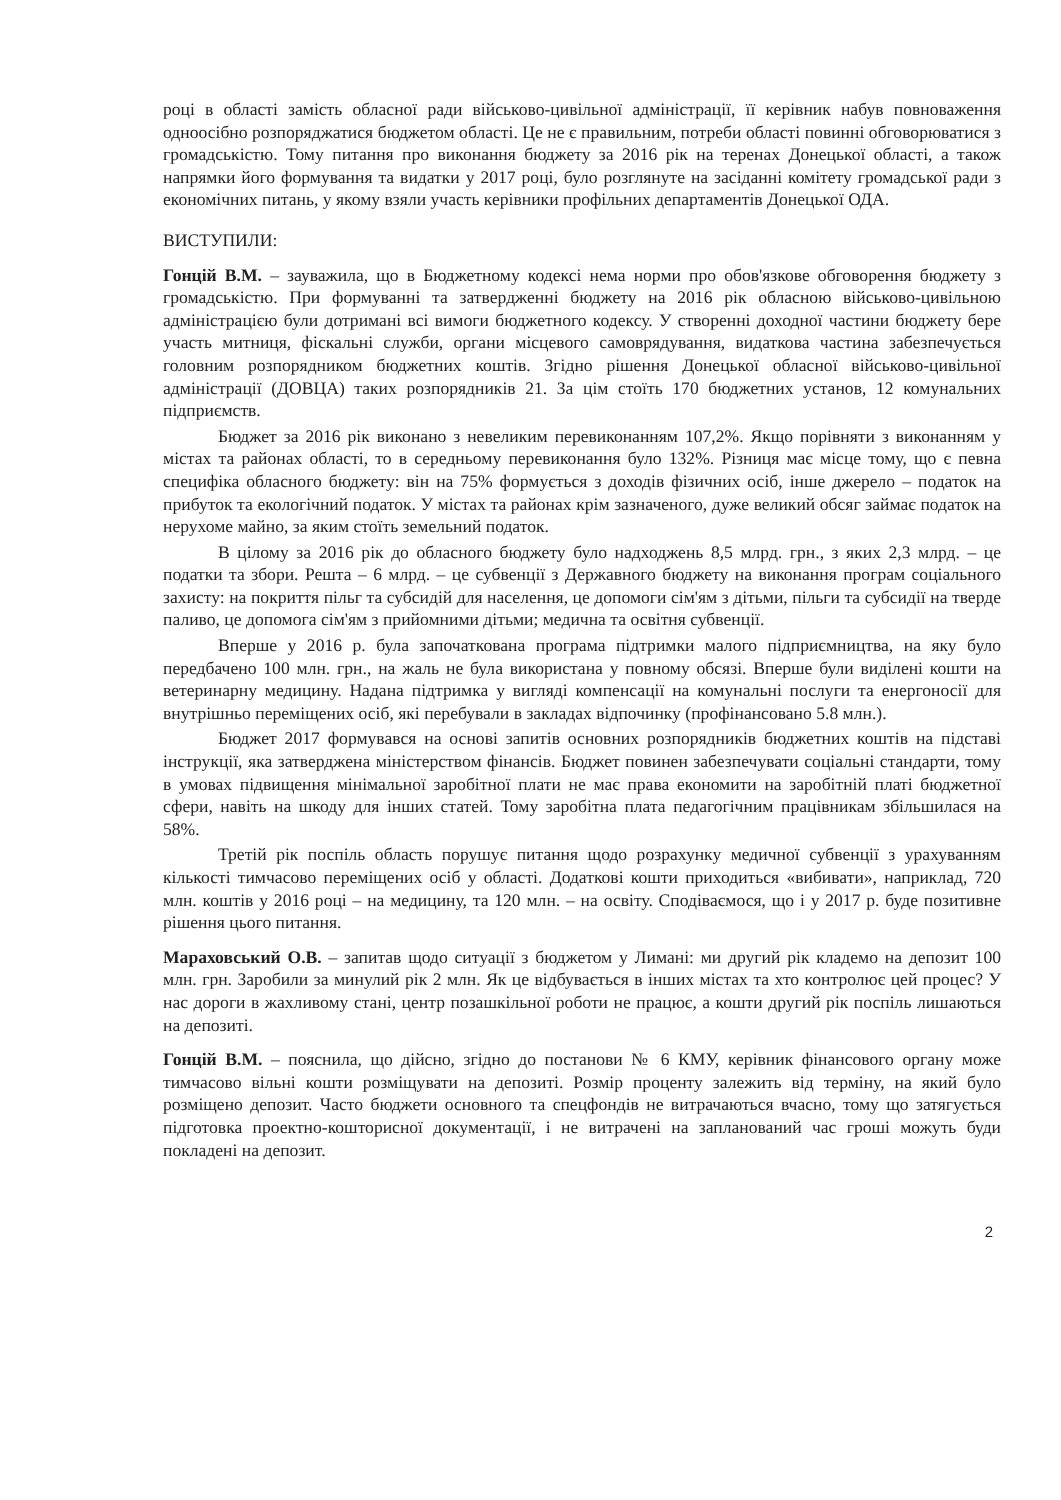році в області замість обласної ради військово-цивільної адміністрації, її керівник набув повноваження одноосібно розпоряджатися бюджетом області. Це не є правильним, потреби області повинні обговорюватися з громадськістю. Тому питання про виконання бюджету за 2016 рік на теренах Донецької області, а також напрямки його формування та видатки у 2017 році, було розглянуте на засіданні комітету громадської ради з економічних питань, у якому взяли участь керівники профільних департаментів Донецької ОДА.
ВИСТУПИЛИ:
Гонцій В.М. – зауважила, що в Бюджетному кодексі нема норми про обов'язкове обговорення бюджету з громадськістю. При формуванні та затвердженні бюджету на 2016 рік обласною військово-цивільною адміністрацією були дотримані всі вимоги бюджетного кодексу. У створенні доходної частини бюджету бере участь митниця, фіскальні служби, органи місцевого самоврядування, видаткова частина забезпечується головним розпорядником бюджетних коштів. Згідно рішення Донецької обласної військово-цивільної адміністрації (ДОВЦА) таких розпорядників 21. За цім стоїть 170 бюджетних установ, 12 комунальних підприємств.
Бюджет за 2016 рік виконано з невеликим перевиконанням 107,2%. Якщо порівняти з виконанням у містах та районах області, то в середньому перевиконання було 132%. Різниця має місце тому, що є певна специфіка обласного бюджету: він на 75% формується з доходів фізичних осіб, інше джерело – податок на прибуток та екологічний податок. У містах та районах крім зазначеного, дуже великий обсяг займає податок на нерухоме майно, за яким стоїть земельний податок.
В цілому за 2016 рік до обласного бюджету було надходжень 8,5 млрд. грн., з яких 2,3 млрд. – це податки та збори. Решта – 6 млрд. – це субвенції з Державного бюджету на виконання програм соціального захисту: на покриття пільг та субсидій для населення, це допомоги сім'ям з дітьми, пільги та субсидії на тверде паливо, це допомога сім'ям з прийомними дітьми; медична та освітня субвенції.
Вперше у 2016 р. була започаткована програма підтримки малого підприємництва, на яку було передбачено 100 млн. грн., на жаль не була використана у повному обсязі. Вперше були виділені кошти на ветеринарну медицину. Надана підтримка у вигляді компенсації на комунальні послуги та енергоносії для внутрішньо переміщених осіб, які перебували в закладах відпочинку (профінансовано 5.8 млн.).
Бюджет 2017 формувався на основі запитів основних розпорядників бюджетних коштів на підставі інструкції, яка затверджена міністерством фінансів. Бюджет повинен забезпечувати соціальні стандарти, тому в умовах підвищення мінімальної заробітної плати не має права економити на заробітній платі бюджетної сфери, навіть на шкоду для інших статей. Тому заробітна плата педагогічним працівникам збільшилася на 58%.
Третій рік поспіль область порушує питання щодо розрахунку медичної субвенції з урахуванням кількості тимчасово переміщених осіб у області. Додаткові кошти приходиться «вибивати», наприклад, 720 млн. коштів у 2016 році – на медицину, та 120 млн. – на освіту. Сподіваємося, що і у 2017 р. буде позитивне рішення цього питання.
Мараховський О.В. – запитав щодо ситуації з бюджетом у Лимані: ми другий рік кладемо на депозит 100 млн. грн. Заробили за минулий рік 2 млн. Як це відбувається в інших містах та хто контролює цей процес? У нас дороги в жахливому стані, центр позашкільної роботи не працює, а кошти другий рік поспіль лишаються на депозиті.
Гонцій В.М. – пояснила, що дійсно, згідно до постанови № 6 КМУ, керівник фінансового органу може тимчасово вільні кошти розміщувати на депозиті. Розмір проценту залежить від терміну, на який було розміщено депозит. Часто бюджети основного та спецфондів не витрачаються вчасно, тому що затягується підготовка проектно-кошторисної документації, і не витрачені на запланований час гроші можуть буди покладені на депозит.
2